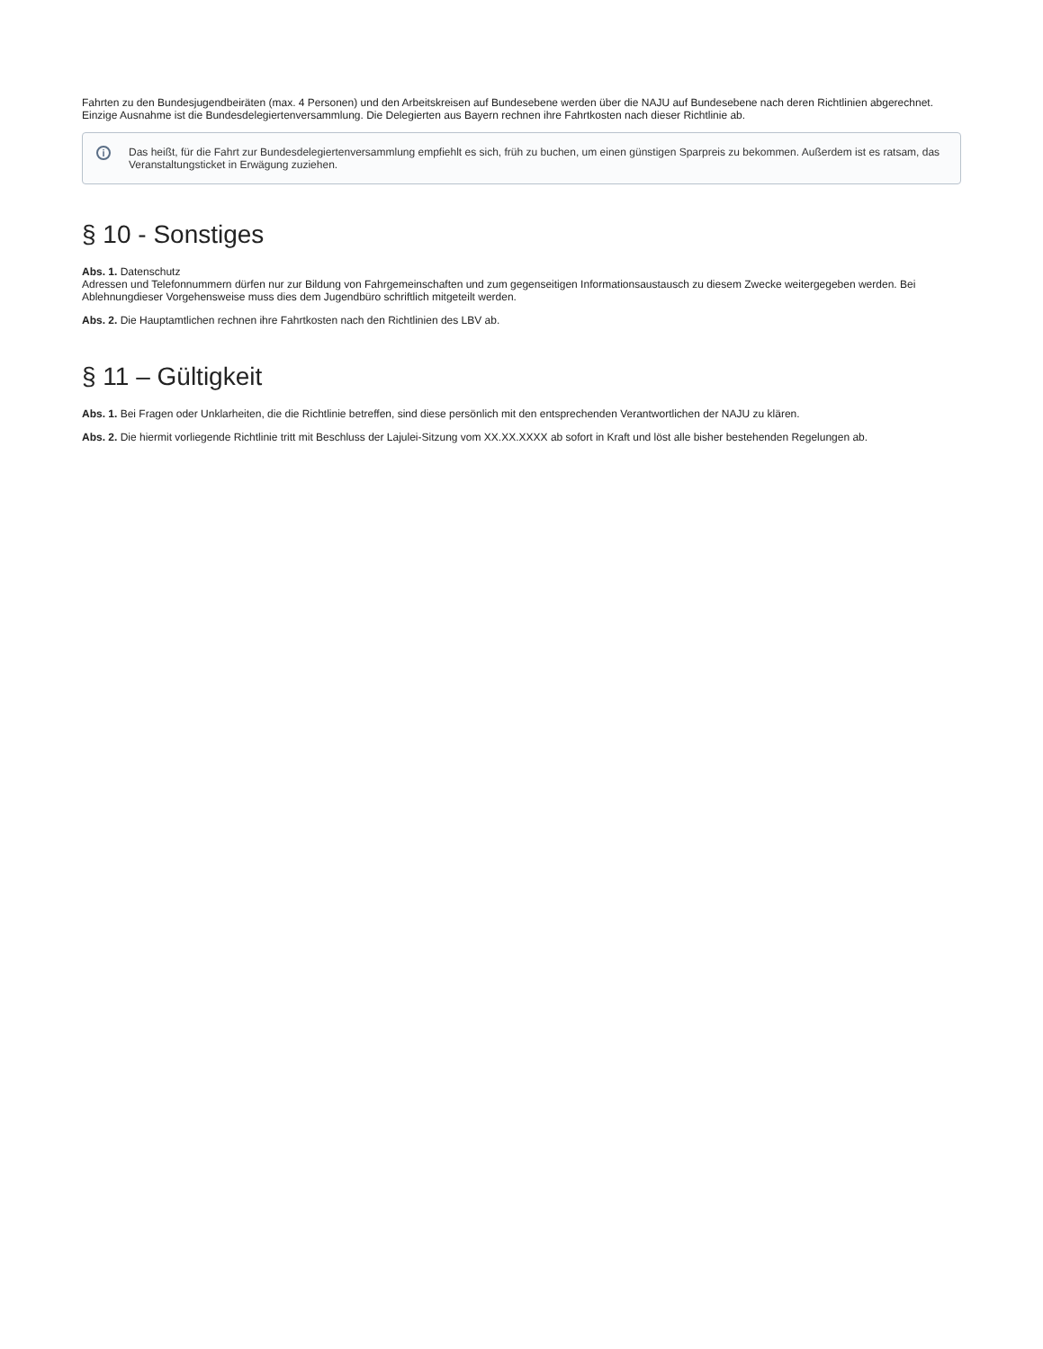Fahrten zu den Bundesjugendbeiräten (max. 4 Personen) und den Arbeitskreisen auf Bundesebene werden über die NAJU auf Bundesebene nach deren Richtlinien abgerechnet. Einzige Ausnahme ist die Bundesdelegiertenversammlung. Die Delegierten aus Bayern rechnen ihre Fahrtkosten nach dieser Richtlinie ab.
i Das heißt, für die Fahrt zur Bundesdelegiertenversammlung empfiehlt es sich, früh zu buchen, um einen günstigen Sparpreis zu bekommen. Außerdem ist es ratsam, das Veranstaltungsticket in Erwägung zuziehen.
§ 10 - Sonstiges
Abs. 1. Datenschutz
Adressen und Telefonnummern dürfen nur zur Bildung von Fahrgemeinschaften und zum gegenseitigen Informationsaustausch zu diesem Zwecke weitergegeben werden. Bei Ablehnungdieser Vorgehensweise muss dies dem Jugendbüro schriftlich mitgeteilt werden.
Abs. 2. Die Hauptamtlichen rechnen ihre Fahrtkosten nach den Richtlinien des LBV ab.
§ 11 – Gültigkeit
Abs. 1. Bei Fragen oder Unklarheiten, die die Richtlinie betreffen, sind diese persönlich mit den entsprechenden Verantwortlichen der NAJU zu klären.
Abs. 2. Die hiermit vorliegende Richtlinie tritt mit Beschluss der Lajulei-Sitzung vom XX.XX.XXXX ab sofort in Kraft und löst alle bisher bestehenden Regelungen ab.